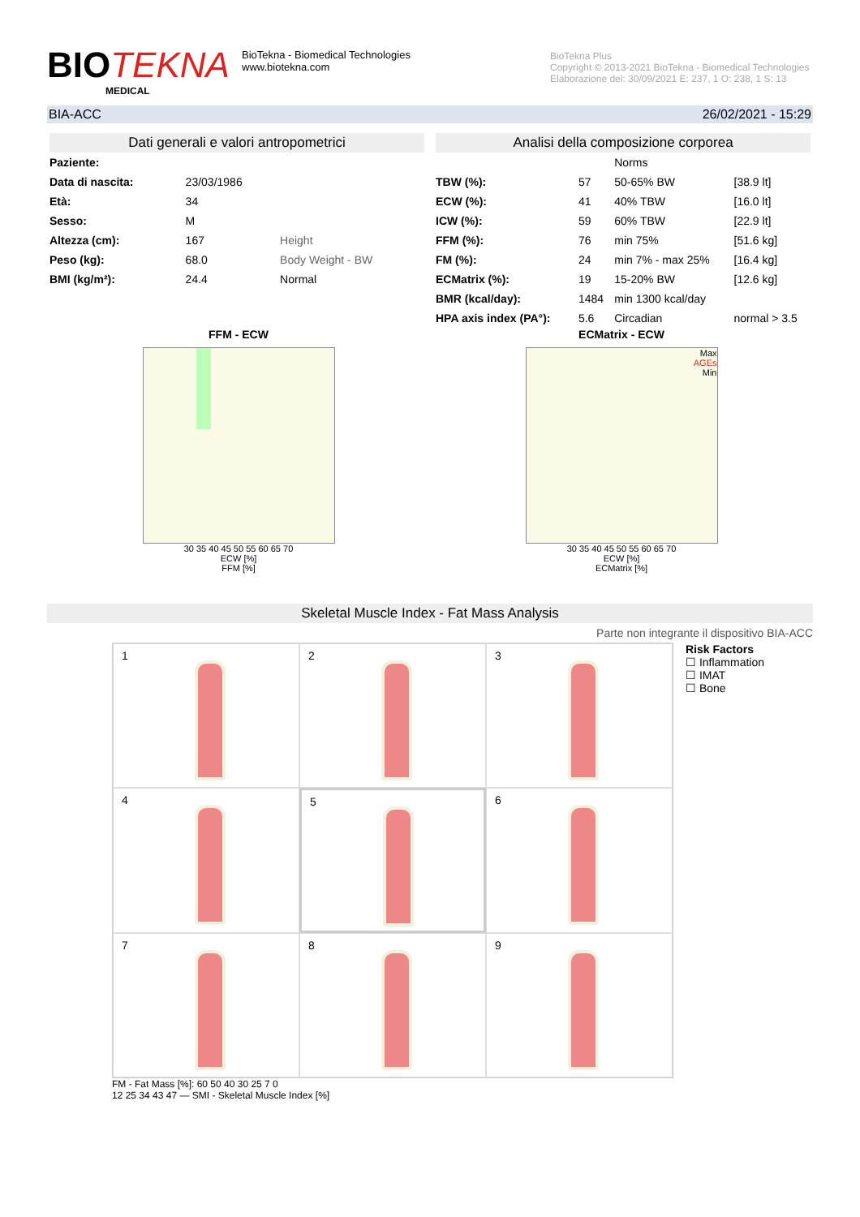BIOTEKNA
MEDICAL
BioTekna - Biomedical Technologies
www.biotekna.com
BioTekna Plus
Copyright © 2013-2021 BioTekna - Biomedical Technologies
Elaborazione del: 30/09/2021 E: 237, 1 O: 238, 1 S: 13
BIA-ACC 26/02/2021 - 15:29
Dati generali e valori antropometrici
| Paziente: | | |
| Data di nascita: | 23/03/1986 | |
| Età: | 34 | |
| Sesso: | M | |
| Altezza (cm): | 167 | Height |
| Peso (kg): | 68.0 | Body Weight - BW |
| BMI (kg/m²): | 24.4 | Normal |
Analisi della composizione corporea
| | | Norms | |
| TBW (%): | 57 | 50-65% BW | [38.9 lt] |
| ECW (%): | 41 | 40% TBW | [16.0 lt] |
| ICW (%): | 59 | 60% TBW | [22.9 lt] |
| FFM (%): | 76 | min 75% | [51.6 kg] |
| FM (%): | 24 | min 7% - max 25% | [16.4 kg] |
| ECMatrix (%): | 19 | 15-20% BW | [12.6 kg] |
| BMR (kcal/day): | 1484 | min 1300 kcal/day | |
| HPA axis index (PA°): | 5.6 | Circadian | normal > 3.5 |
FFM - ECW
30 35 40 45 50 55 60 65 70
ECW [%]
FFM [%]
ECMatrix - ECW
Max
AGEs
Min
30 35 40 45 50 55 60 65 70
ECW [%]
ECMatrix [%]
Skeletal Muscle Index - Fat Mass Analysis
Parte non integrante il dispositivo BIA-ACC
1
2
3
4
5
6
7
8
9
Risk Factors
☐ Inflammation
☐ IMAT
☐ Bone
FM - Fat Mass [%]: 60 50 40 30 25 7 0
12 25 34 43 47 — SMI - Skeletal Muscle Index [%]